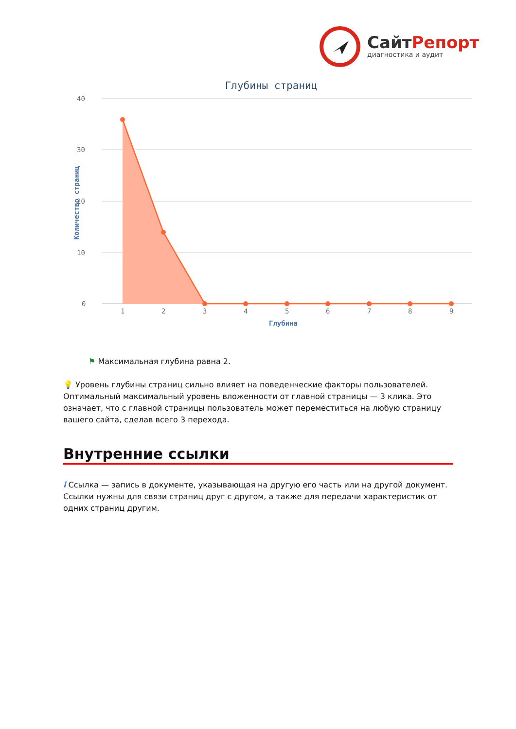СайтРепорт
диагностика и аудит
Глубины страниц
40
30
20
10
0
1
2
3
4
5
6
7
8
9
Глубина
Количество страниц
⚑ Максимальная глубина равна 2.
💡 Уровень глубины страниц сильно влияет на поведенческие факторы пользователей. Оптимальный максимальный уровень вложенности от главной страницы — 3 клика. Это означает, что с главной страницы пользователь может переместиться на любую страницу вашего сайта, сделав всего 3 перехода.
Внутренние ссылки
i Ссылка — запись в документе, указывающая на другую его часть или на другой документ. Ссылки нужны для связи страниц друг с другом, а также для передачи характеристик от одних страниц другим.